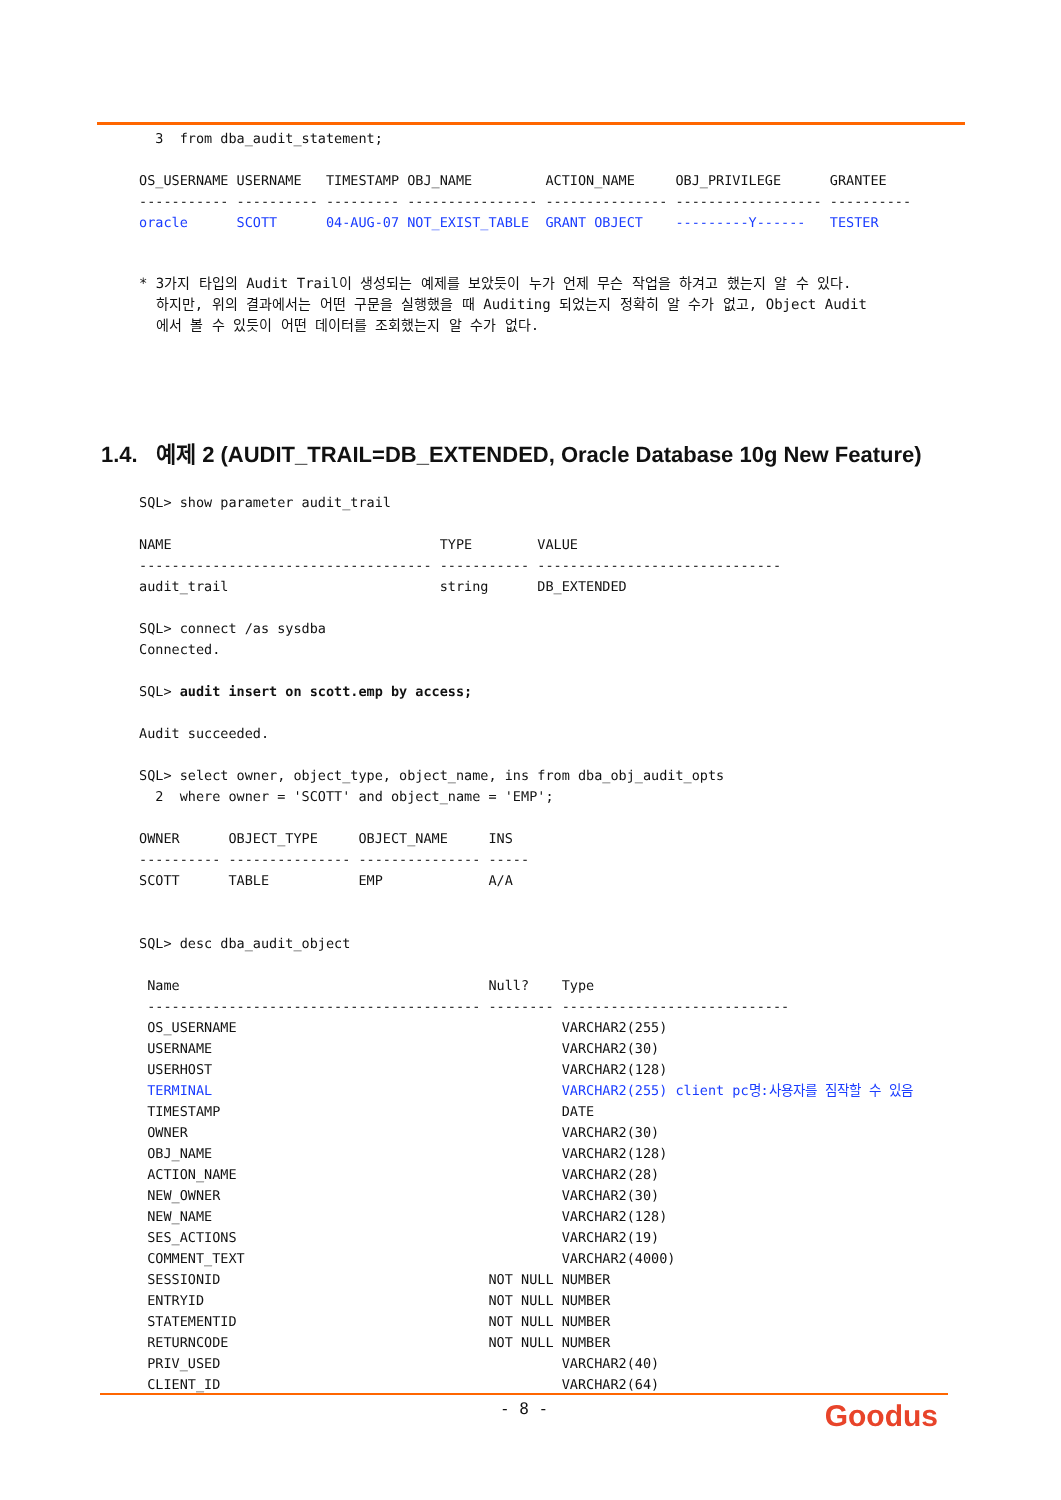3  from dba_audit_statement;

OS_USERNAME USERNAME   TIMESTAMP OBJ_NAME         ACTION_NAME     OBJ_PRIVILEGE      GRANTEE
----------- ---------- --------- ---------------- --------------- ------------------ ----------
oracle      SCOTT      04-AUG-07 NOT_EXIST_TABLE  GRANT OBJECT    ---------Y------   TESTER
* 3가지 타입의 Audit Trail이 생성되는 예제를 보았듯이 누가 언제 무슨 작업을 하겨고 했는지 알 수 있다.
하지만, 위의 결과에서는 어떤 구문을 실행했을 때 Auditing 되었는지 정확히 알 수가 없고, Object Audit
에서 볼 수 있듯이 어떤 데이터를 조회했는지 알 수가 없다.
1.4. 예제 2 (AUDIT_TRAIL=DB_EXTENDED, Oracle Database 10g New Feature)
SQL> show parameter audit_trail

NAME                                 TYPE        VALUE
------------------------------------ ----------- ------------------------------
audit_trail                          string      DB_EXTENDED

SQL> connect /as sysdba
Connected.

SQL> audit insert on scott.emp by access;

Audit succeeded.

SQL> select owner, object_type, object_name, ins from dba_obj_audit_opts
  2  where owner = 'SCOTT' and object_name = 'EMP';

OWNER      OBJECT_TYPE     OBJECT_NAME     INS
---------- --------------- --------------- -----
SCOTT      TABLE           EMP             A/A


SQL> desc dba_audit_object

 Name                                      Null?    Type
 ----------------------------------------- -------- ----------------------------
 OS_USERNAME                                        VARCHAR2(255)
 USERNAME                                           VARCHAR2(30)
 USERHOST                                           VARCHAR2(128)
 TERMINAL                                           VARCHAR2(255) client pc명:사용자를 짐작할 수 있음
 TIMESTAMP                                          DATE
 OWNER                                              VARCHAR2(30)
 OBJ_NAME                                           VARCHAR2(128)
 ACTION_NAME                                        VARCHAR2(28)
 NEW_OWNER                                          VARCHAR2(30)
 NEW_NAME                                           VARCHAR2(128)
 SES_ACTIONS                                        VARCHAR2(19)
 COMMENT_TEXT                                       VARCHAR2(4000)
 SESSIONID                                 NOT NULL NUMBER
 ENTRYID                                   NOT NULL NUMBER
 STATEMENTID                               NOT NULL NUMBER
 RETURNCODE                                NOT NULL NUMBER
 PRIV_USED                                          VARCHAR2(40)
 CLIENT_ID                                          VARCHAR2(64)
- 8 -
Goodus